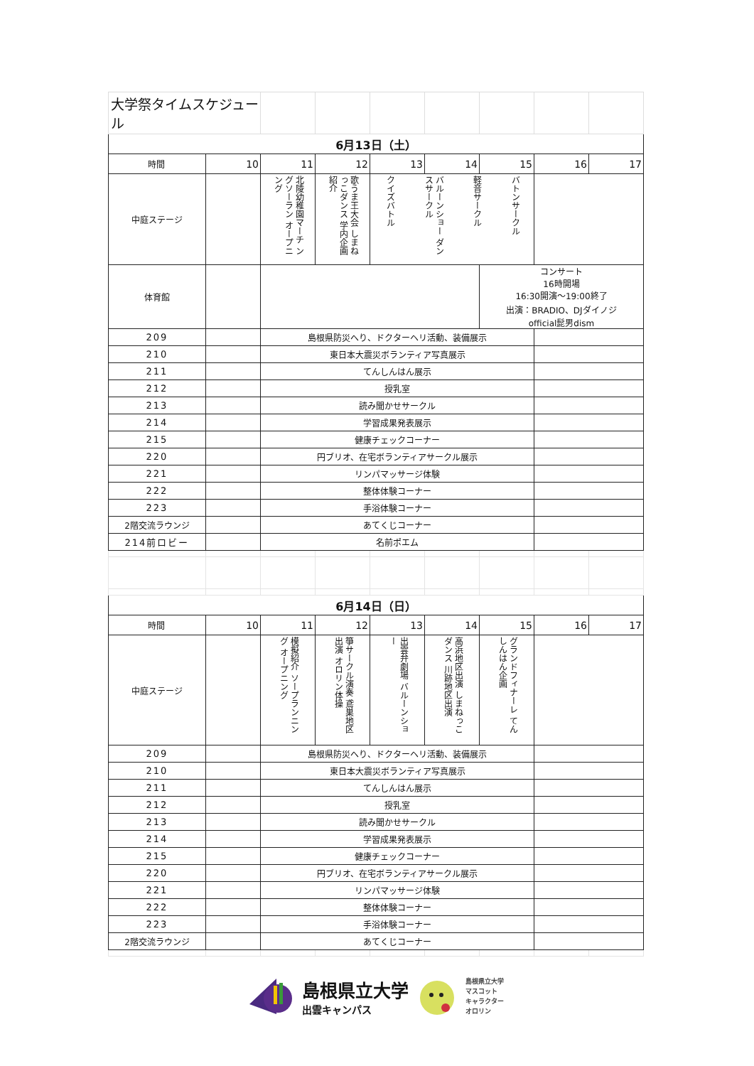| 大学祭タイムスケジュール | | | | | | | | |
| 6月13日（土） | | | | | | | | |
| 時間 | 10 | 11 | 12 | 13 | 14 | 15 | 16 | 17 |
| 中庭ステージ | | 北陵幼稚園マーチ ングソーラン オープニング | 歌うま王大会 しまねっこダンス 学内企画紹介 | クイズバトル バルーンショー ダンスサークル 軽音サークル バトンサークル | | | | |
| 体育館 | | | | | | コンサート 16時開場 16:30開演～19:00終了 出演：BRADIO、DJダイノジ official髭男dism | | |
| 209 | | 島根県防災へり、ドクターヘリ活動、装備展示 | | | | | | |
| 210 | | 東日本大震災ボランティア写真展示 | | | | | | |
| 211 | | てんしんはん展示 | | | | | | |
| 212 | | 授乳室 | | | | | | |
| 213 | | 読み聞かせサークル | | | | | | |
| 214 | | 学習成果発表展示 | | | | | | |
| 215 | | 健康チェックコーナー | | | | | | |
| 220 | | 円ブリオ、在宅ボランティアサークル展示 | | | | | | |
| 221 | | リンパマッサージ体験 | | | | | | |
| 222 | | 整体体験コーナー | | | | | | |
| 223 | | 手浴体験コーナー | | | | | | |
| 2階交流ラウンジ | | あてくじコーナー | | | | | | |
| 214前ロビー | | 名前ポエム | | | | | | |
| 6月14日（日） | | | | | | | | |
| 時間 | 10 | 11 | 12 | 13 | 14 | 15 | 16 | 17 |
| 中庭ステージ | | 模擬紹介 ソープランニング オープニング | 箏サークル演奏 鳶巣地区出演 オロリン体操 | 出雲弁劇場 バルーンショー | 高浜地区出演 しまねっこダンス 川跡地区出演 | グランドフィナーレ てんしんはん企画 | | |
| 209 | | 島根県防災へり、ドクターヘリ活動、装備展示 | | | | | | |
| 210 | | 東日本大震災ボランティア写真展示 | | | | | | |
| 211 | | てんしんはん展示 | | | | | | |
| 212 | | 授乳室 | | | | | | |
| 213 | | 読み聞かせサークル | | | | | | |
| 214 | | 学習成果発表展示 | | | | | | |
| 215 | | 健康チェックコーナー | | | | | | |
| 220 | | 円ブリオ、在宅ボランティアサークル展示 | | | | | | |
| 221 | | リンパマッサージ体験 | | | | | | |
| 222 | | 整体体験コーナー | | | | | | |
| 223 | | 手浴体験コーナー | | | | | | |
| 2階交流ラウンジ | | あてくじコーナー | | | | | | |
島根県立大学
出雲キャンパス
島根県立大学
マスコット
キャラクター
オロリン